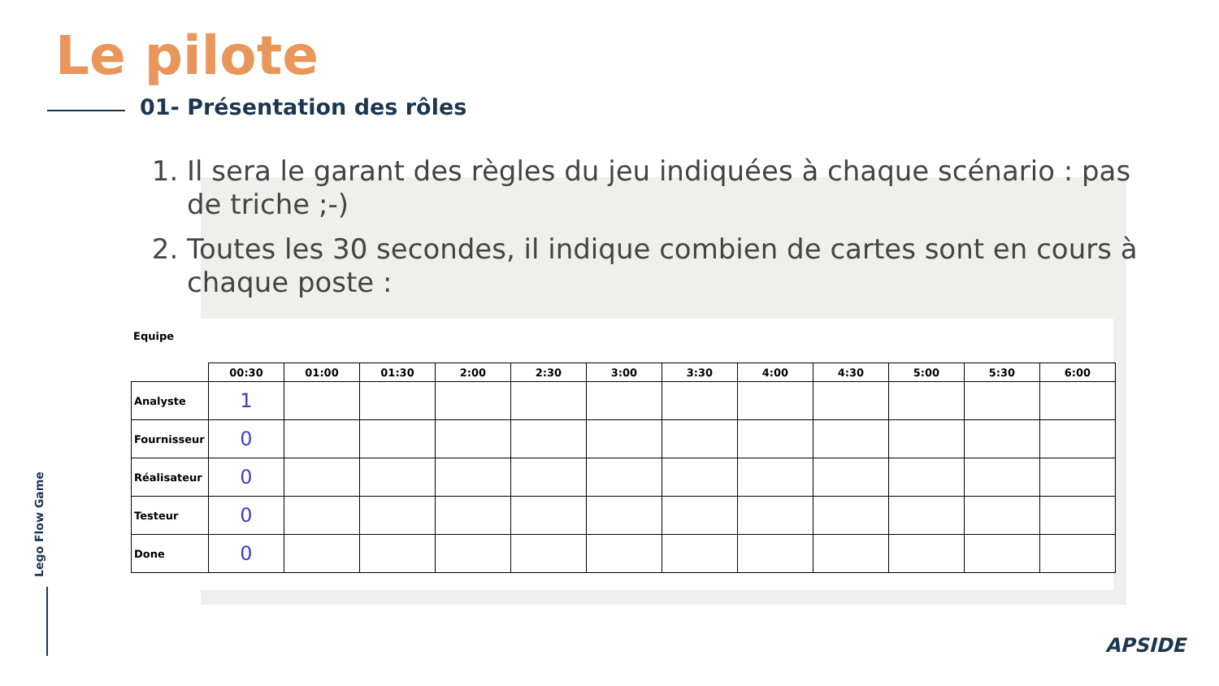Le pilote
01- Présentation des rôles
1. Il sera le garant des règles du jeu indiquées à chaque scénario : pas de triche ;-)
2. Toutes les 30 secondes, il indique combien de cartes sont en cours à chaque poste :
Equipe
| | 00:30 | 01:00 | 01:30 | 2:00 | 2:30 | 3:00 | 3:30 | 4:00 | 4:30 | 5:00 | 5:30 | 6:00 |
| --- | --- | --- | --- | --- | --- | --- | --- | --- | --- | --- | --- | --- |
| Analyste | 1 | | | | | | | | | | | |
| Fournisseur | 0 | | | | | | | | | | | |
| Réalisateur | 0 | | | | | | | | | | | |
| Testeur | 0 | | | | | | | | | | | |
| Done | 0 | | | | | | | | | | | |
Lego Flow Game
APSIDE